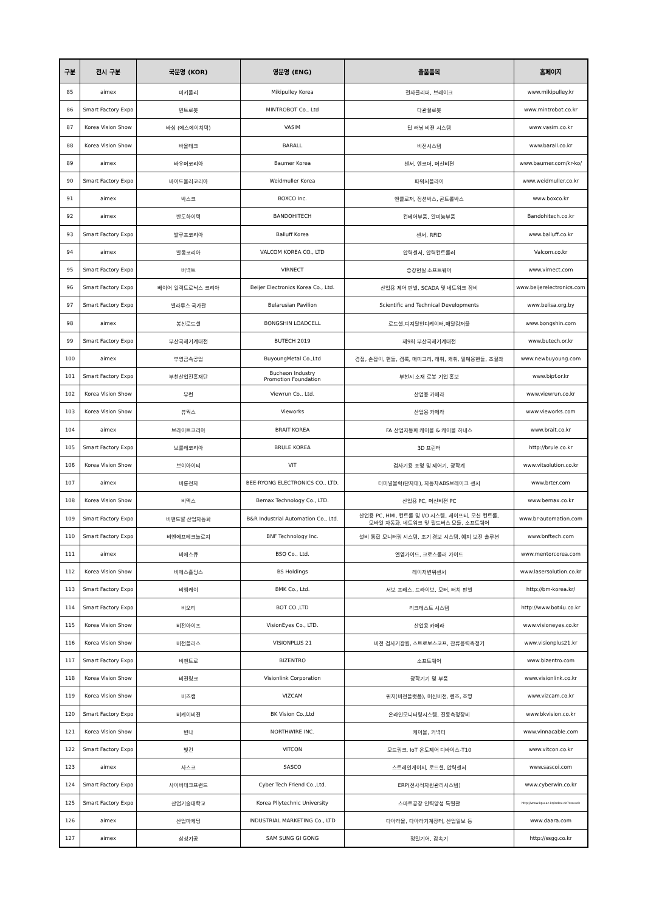| 구분 | 전시 구분 | 국문명 (KOR) | 영문명 (ENG) | 출품품목 | 홈페이지 |
| --- | --- | --- | --- | --- | --- |
| 85 | aimex | 미키풀리 | Mikipulley Korea | 전자클리퍼, 브레이크 | www.mikipulley.kr |
| 86 | Smart Factory Expo | 민트로봇 | MINTROBOT Co., Ltd | 다관절로봇 | www.mintrobot.co.kr |
| 87 | Korea Vision Show | 바심 (에스에이치텍) | VASIM | 딥 러닝 비젼 시스템 | www.vasim.co.kr |
| 88 | Korea Vision Show | 바올테크 | BARALL | 비전시스템 | www.barall.co.kr |
| 89 | aimex | 바우머코리아 | Baumer Korea | 센서, 엔코더, 머신비젼 | www.baumer.com/kr-ko/ |
| 90 | Smart Factory Expo | 바이드뮬러코리아 | Weidmuller Korea | 파워서플라이 | www.weidmuller.co.kr |
| 91 | aimex | 박스코 | BOXCO Inc. | 엔클로저, 정션박스, 콘트롤박스 | www.boxco.kr |
| 92 | aimex | 반도하이텍 | BANDOHITECH | 컨베어부품, 알미늄부품 | Bandohitech.co.kr |
| 93 | Smart Factory Expo | 발루프코리아 | Balluff Korea | 센서, RFID | www.balluff.co.kr |
| 94 | aimex | 발콤코리아 | VALCOM KOREA CO., LTD | 압력센서, 압력컨트롤러 | Valcom.co.kr |
| 95 | Smart Factory Expo | 버넥트 | VIRNECT | 증강현실 소프트웨어 | www.virnect.com |
| 96 | Smart Factory Expo | 베이어 일렉트로닉스 코리아 | Beijer Electronics Korea Co., Ltd. | 산업용 제어 판넬, SCADA 및 네트워크 장비 | www.beijerelectronics.com |
| 97 | Smart Factory Expo | 벨라루스 국가관 | Belarusian Pavilion | Scientific and Technical Developments | www.belisa.org.by |
| 98 | aimex | 봉신로드셀 | BONGSHIN LOADCELL | 로드셀,디지탈인디케이터,매달림저울 | www.bongshin.com |
| 99 | Smart Factory Expo | 부산국제기계대전 | BUTECH 2019 | 제9회 부산국제기계대전 | www.butech.or.kr |
| 100 | aimex | 부영금속공업 | BuyoungMetal Co.,Ltd | 경첩, 손잡이, 핸들, 캠록, 매미고리, 래취, 캐취, 밀폐용핸들, 조절좌 | www.newbuyoung.com |
| 101 | Smart Factory Expo | 부천산업진흥재단 | Bucheon Industry Promotion Foundation | 부천시 소재 로봇 기업 홍보 | www.bipf.or.kr |
| 102 | Korea Vision Show | 뷰런 | Viewrun Co., Ltd. | 산업용 카메라 | www.viewrun.co.kr |
| 103 | Korea Vision Show | 뷰웍스 | Vieworks | 산업용 카메라 | www.vieworks.com |
| 104 | aimex | 브라이트코리아 | BRAIT KOREA | FA 산업자동화 케이블 & 케이블 하네스 | www.brait.co.kr |
| 105 | Smart Factory Expo | 브룰레코리아 | BRULE KOREA | 3D 프린터 | http://brule.co.kr |
| 106 | Korea Vision Show | 브이아이티 | VIT | 검사기용 조명 및 제어기, 광학계 | www.vitsolution.co.kr |
| 107 | aimex | 비룡전자 | BEE-RYONG ELECTRONICS CO., LTD. | 터미널블럭(단자대), 자동차ABS브레이크 센서 | www.brter.com |
| 108 | Korea Vision Show | 비맥스 | Bemax Technology Co., LTD. | 산업용 PC, 머신비젼 PC | www.bemax.co.kr |
| 109 | Smart Factory Expo | 비앤드알 산업자동화 | B&R Industrial Automation Co., Ltd. | 산업용 PC, HMI, 컨트롤 및 I/O 시스템, 세이프티, 모션 컨트롤, 모바일 자동화, 네트워크 및 필드버스 모듈, 소프트웨어 | www.br-automation.com |
| 110 | Smart Factory Expo | 비앤에프테크놀로지 | BNF Technology Inc. | 설비 통합 모니터링 시스템, 조기 경보 시스템, 예지 보전 솔루션 | www.bnftech.com |
| 111 | aimex | 비에스큐 | BSQ Co., Ltd. | 엘엠가이드, 크로스롤러 가이드 | www.mentorcorea.com |
| 112 | Korea Vision Show | 비에스홀딩스 | BS Holdings | 레이저변위센서 | www.lasersolution.co.kr |
| 113 | Smart Factory Expo | 비엠케이 | BMK Co., Ltd. | 서보 프레스, 드라이브, 모터, 터치 판넬 | http://bm-korea.kr/ |
| 114 | Smart Factory Expo | 비오티 | BOT CO.,LTD | 리크테스트 시스템 | http://www.bot4u.co.kr |
| 115 | Korea Vision Show | 비전아이즈 | VisionEyes Co., LTD. | 산업용 카메라 | www.visioneyes.co.kr |
| 116 | Korea Vision Show | 비전플러스 | VISIONPLUS 21 | 비전 검사기광원, 스트로보스코프, 잔류응력측정기 | www.visionplus21.kr |
| 117 | Smart Factory Expo | 비젠트로 | BIZENTRO | 소프트웨어 | www.bizentro.com |
| 118 | Korea Vision Show | 비젼링크 | Visionlink Corporation | 광학기기 및 부품 | www.visionlink.co.kr |
| 119 | Korea Vision Show | 비즈캠 | VIZCAM | 위저(비전플랫폼), 머신비전, 렌즈, 조명 | www.vizcam.co.kr |
| 120 | Smart Factory Expo | 비케이비젼 | BK Vision Co.,Ltd | 온라인모니터링시스템, 진동측정장비 | www.bkvision.co.kr |
| 121 | Korea Vision Show | 빈나 | NORTHWIRE INC. | 케이블, 커넥터 | www.vinnacable.com |
| 122 | Smart Factory Expo | 빛컨 | VITCON | 모드링크, IoT 온도제어 디바이스-T10 | www.vitcon.co.kr |
| 123 | aimex | 사스코 | SASCO | 스트레인게이지, 로드셀, 압력센서 | www.sascoi.com |
| 124 | Smart Factory Expo | 사이버테크프랜드 | Cyber Tech Friend Co.,Ltd. | ERP(전사적자원관리시스템) | www.cyberwin.co.kr |
| 125 | Smart Factory Expo | 산업기술대학교 | Korea Pllytechnic University | 스마트공장 인력양성 특별관 | http://www.kpu.ac.kr/index.do?sso=ok |
| 126 | aimex | 산업마케팅 | INDUSTRIAL MARKETING Co., LTD | 다아라몰, 다아라기계장터, 산업일보 등 | www.daara.com |
| 127 | aimex | 삼성기공 | SAM SUNG GI GONG | 정밀기어, 감속기 | http://ssgg.co.kr |